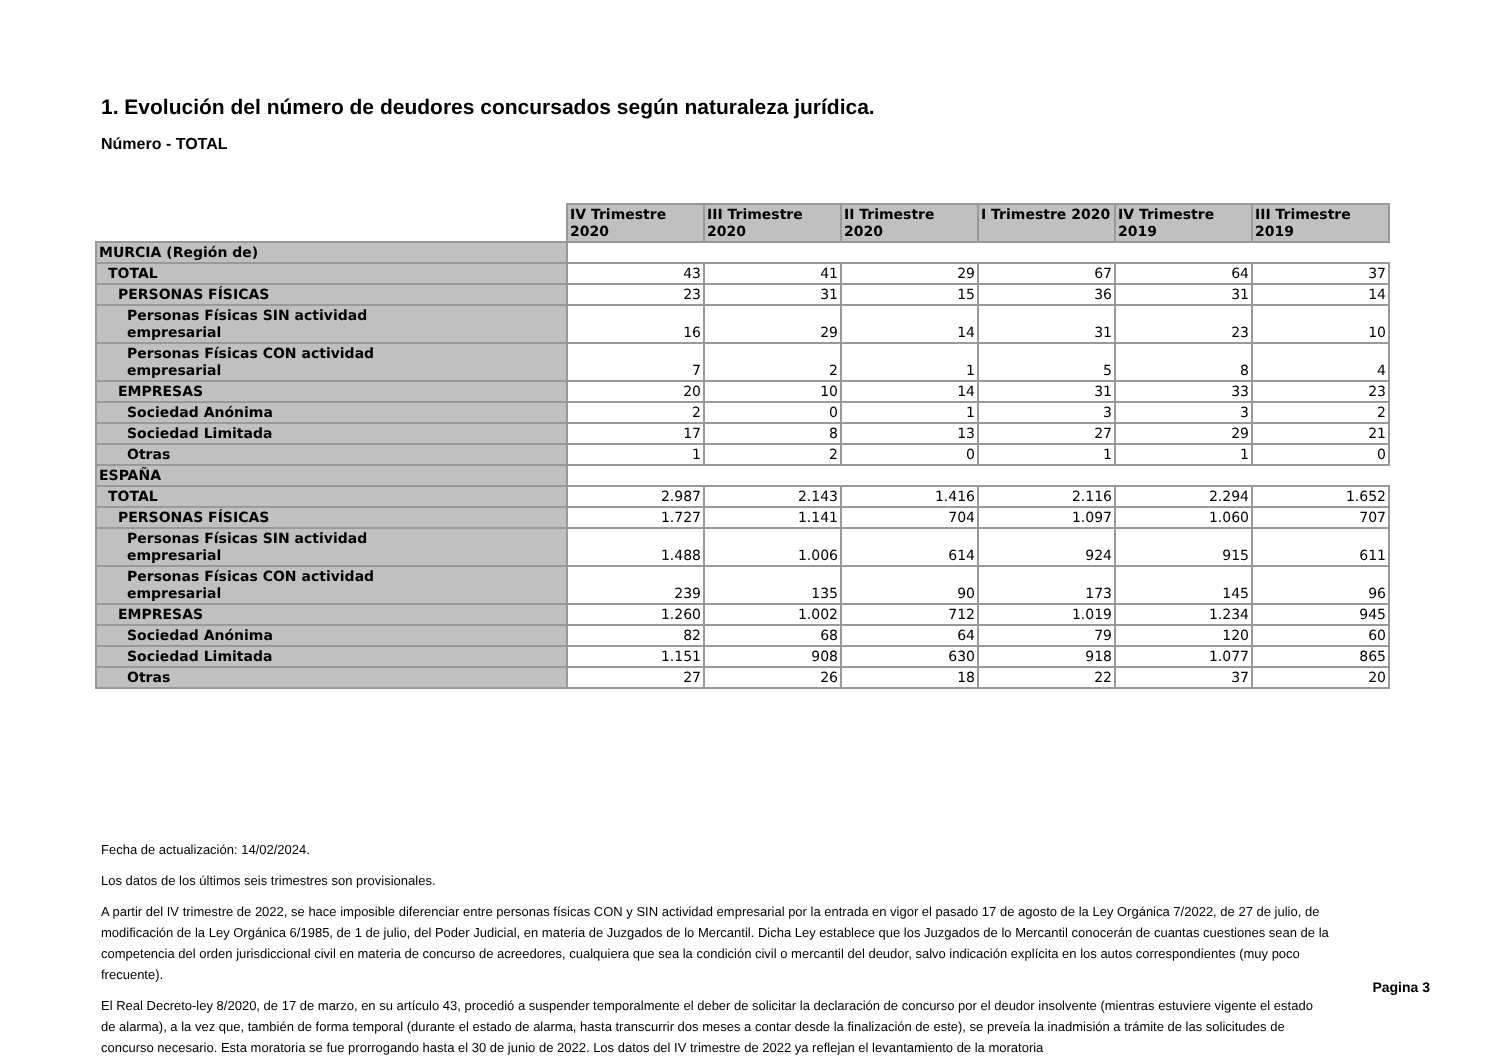1. Evolución del número de deudores concursados según naturaleza jurídica.
Número - TOTAL
| | IV Trimestre 2020 | III Trimestre 2020 | II Trimestre 2020 | I Trimestre 2020 | IV Trimestre 2019 | III Trimestre 2019 |
| MURCIA (Región de) | | | | | | |
| TOTAL | 43 | 41 | 29 | 67 | 64 | 37 |
| PERSONAS FÍSICAS | 23 | 31 | 15 | 36 | 31 | 14 |
| Personas Físicas SIN actividad empresarial | 16 | 29 | 14 | 31 | 23 | 10 |
| Personas Físicas CON actividad empresarial | 7 | 2 | 1 | 5 | 8 | 4 |
| EMPRESAS | 20 | 10 | 14 | 31 | 33 | 23 |
| Sociedad Anónima | 2 | 0 | 1 | 3 | 3 | 2 |
| Sociedad Limitada | 17 | 8 | 13 | 27 | 29 | 21 |
| Otras | 1 | 2 | 0 | 1 | 1 | 0 |
| ESPAÑA | | | | | | |
| TOTAL | 2.987 | 2.143 | 1.416 | 2.116 | 2.294 | 1.652 |
| PERSONAS FÍSICAS | 1.727 | 1.141 | 704 | 1.097 | 1.060 | 707 |
| Personas Físicas SIN actividad empresarial | 1.488 | 1.006 | 614 | 924 | 915 | 611 |
| Personas Físicas CON actividad empresarial | 239 | 135 | 90 | 173 | 145 | 96 |
| EMPRESAS | 1.260 | 1.002 | 712 | 1.019 | 1.234 | 945 |
| Sociedad Anónima | 82 | 68 | 64 | 79 | 120 | 60 |
| Sociedad Limitada | 1.151 | 908 | 630 | 918 | 1.077 | 865 |
| Otras | 27 | 26 | 18 | 22 | 37 | 20 |
Fecha de actualización: 14/02/2024.
Los datos de los últimos seis trimestres son provisionales.
A partir del IV trimestre de 2022, se hace imposible diferenciar entre personas físicas CON y SIN actividad empresarial por la entrada en vigor el pasado 17 de agosto de la Ley Orgánica 7/2022, de 27 de julio, de modificación de la Ley Orgánica 6/1985, de 1 de julio, del Poder Judicial, en materia de Juzgados de lo Mercantil. Dicha Ley establece que los Juzgados de lo Mercantil conocerán de cuantas cuestiones sean de la competencia del orden jurisdiccional civil en materia de concurso de acreedores, cualquiera que sea la condición civil o mercantil del deudor, salvo indicación explícita en los autos correspondientes (muy poco frecuente).
El Real Decreto-ley 8/2020, de 17 de marzo, en su artículo 43, procedió a suspender temporalmente el deber de solicitar la declaración de concurso por el deudor insolvente (mientras estuviere vigente el estado de alarma), a la vez que, también de forma temporal (durante el estado de alarma, hasta transcurrir dos meses a contar desde la finalización de este), se preveía la inadmisión a trámite de las solicitudes de concurso necesario. Esta moratoria se fue prorrogando hasta el 30 de junio de 2022. Los datos del IV trimestre de 2022 ya reflejan el levantamiento de la moratoria
Pagina 3